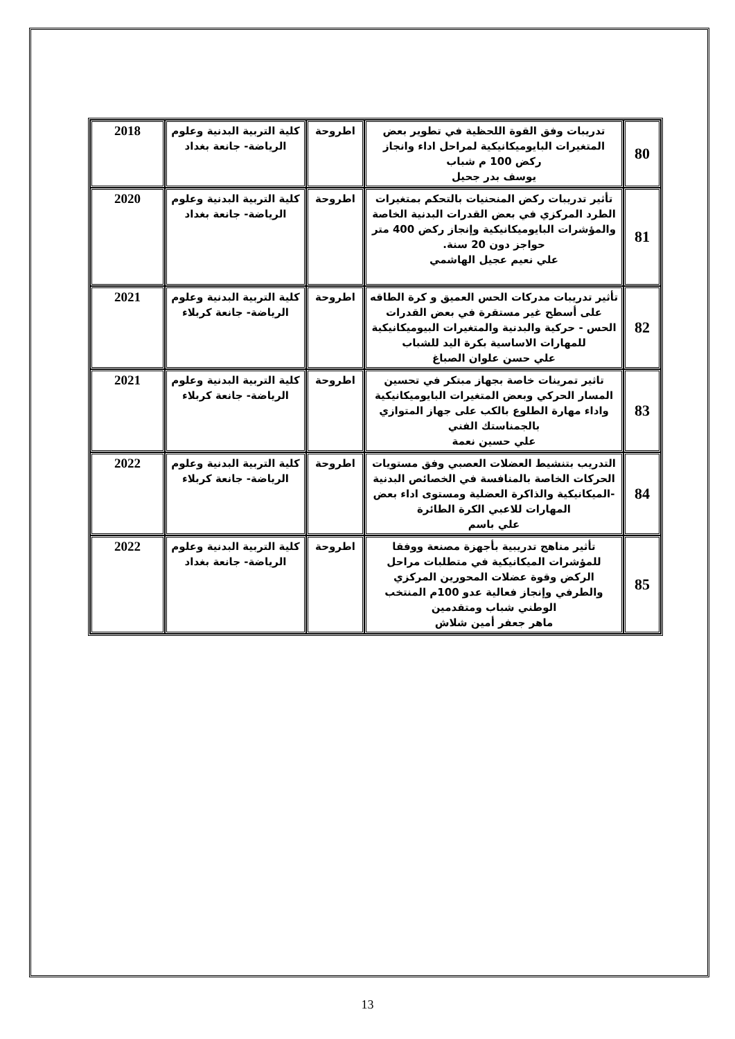| 80 | تدريبات وفق القوة اللحظية في تطوير بعض المتغيرات البايوميكانيكية لمراحل اداء وانجاز ركض 100 م شباب يوسف بدر جحيل | اطروحة | كلية التربية البدنية وعلوم الرياضة- جانعة بغداد | 2018 |
| 81 | تأثير تدريبات ركض المنحنيات بالتحكم بمتغيرات الطرد المركزي في بعض القدرات البدنية الخاصة والمؤشرات البايوميكانيكية وإنجاز ركض 400 متر حواجز دون 20 سنة. علي نعيم عجيل الهاشمي | اطروحة | كلية التربية البدنية وعلوم الرياضة- جانعة بغداد | 2020 |
| 82 | تأثير تدريبات مدركات الحس العميق و كرة الطاقه على أسطح غير مستقرة في بعض القدرات الحس - حركية والبدنية والمتغيرات البيوميكانيكية للمهارات الاساسية بكرة اليد للشباب علي حسن علوان الصباغ | اطروحة | كلية التربية البدنية وعلوم الرياضة- جانعة كربلاء | 2021 |
| 83 | تاثير تمرينات خاصة بجهاز مبتكر في تحسين المسار الحركي وبعض المتغيرات البايوميكانيكية واداء مهارة الطلوع بالكب على جهاز المتوازي بالجمناستك الفني علي حسين نعمة | اطروحة | كلية التربية البدنية وعلوم الرياضة- جانعة كربلاء | 2021 |
| 84 | التدريب بتنشيط العضلات العصبي وفق مستويات الحركات الخاصة بالمنافسة في الخصائص البدنية -الميكانيكية والذاكرة العضلية ومستوى اداء بعض المهارات للاعبي الكرة الطائرة علي باسم | اطروحة | كلية التربية البدنية وعلوم الرياضة- جانعة كربلاء | 2022 |
| 85 | تأثير مناهج تدريبية بأجهزة مصنعة ووفقا للمؤشرات الميكانيكية في متطلبات مراحل الركض وقوة عضلات المحورين المركزي والطرفي وإنجاز فعالية عدو 100م المنتخب الوطني شباب ومتقدمين ماهر جعفر أمين شلاش | اطروحة | كلية التربية البدنية وعلوم الرياضة- جانعة بغداد | 2022 |
13